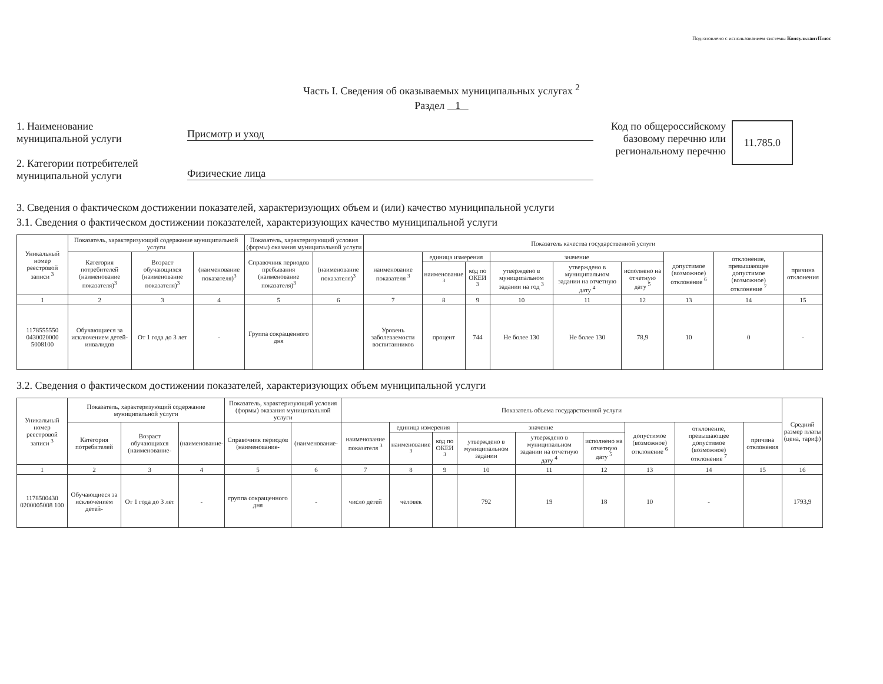Подготовлено с использованием системы КонсультантПлюс
Часть I. Сведения об оказываемых муниципальных услугах <sup>2</sup>
Раздел 1
1. Наименование
муниципальной услуги
2. Категории потребителей
муниципальной услуги
Присмотр и уход
Физические лица
Код по общероссийскому
базовому перечню или
региональному перечню
11.785.0
3. Сведения о фактическом достижении показателей, характеризующих объем и (или) качество муниципальной услуги
3.1. Сведения о фактическом достижении показателей, характеризующих качество муниципальной услуги
| Уникальный номер реестровой записи <sup>3</sup> | Показатель, характеризующий содержание муниципальной услуги | | | Показатель, характеризующий условия (формы) оказания муниципальной услуги | | Показатель качества государственной услуги | | | | | | | | |
| --- | --- | --- | --- | --- | --- | --- | --- | --- | --- | --- | --- | --- | --- | --- |
| | Категория потребителей (наименование показателя)<sup>3</sup> | Возраст обучающихся (наименование показателя)<sup>3</sup> | (наименование показателя)<sup>3</sup> | Справочник периодов пребывания (наименование показателя)<sup>3</sup> | (наименование показателя)<sup>3</sup> | наименование показателя <sup>3</sup> | единица измерения | | значение | | | допустимое (возможное) отклонение <sup>6</sup> | отклонение, превышающее допустимое (возможное) отклонение <sup>7</sup> | причина отклонения |
| | | | | | | | наименование <sup>3</sup> | код по ОКЕИ <sup>3</sup> | утверждено в муниципальном задании на год <sup>3</sup> | утверждено в муниципальном задании на отчетную дату <sup>4</sup> | исполнено на отчетную дату <sup>5</sup> | | | |
| 1 | 2 | 3 | 4 | 5 | 6 | 7 | 8 | 9 | 10 | 11 | 12 | 13 | 14 | 15 |
| 1178555550 0430020000 5008100 | Обучающиеся за исключением детей-инвалидов | От 1 года до 3 лет | - | Группа сокращенного дня | | Уровень заболеваемости воспитанников | процент | 744 | Не более 130 | Не более 130 | 78,9 | 10 | 0 | - |
3.2. Сведения о фактическом достижении показателей, характеризующих объем муниципальной услуги
| Уникальный номер реестровой записи <sup>3</sup> | Показатель, характеризующий содержание муниципальной услуги | | | Показатель, характеризующий условия (формы) оказания муниципальной услуги | | Показатель объема государственной услуги | | | | | | | | | Средний размер платы (цена, тариф) |
| --- | --- | --- | --- | --- | --- | --- | --- | --- | --- | --- | --- | --- | --- | --- | --- |
| | Категория потребителей | Возраст обучающихся (наименование- | (наименование- | Справочник периодов (наименование- | (наименование- | наименование показателя <sup>3</sup> | единица измерения | | значение | | | допустимое (возможное) отклонение <sup>6</sup> | отклонение, превышающее допустимое (возможное) отклонение <sup>7</sup> | причина отклонения | |
| | | | | | | | наименование <sup>3</sup> | код по ОКЕИ <sup>3</sup> | утверждено в муниципальном задании | утверждено в муниципальном задании на отчетную дату <sup>4</sup> | исполнено на отчетную дату <sup>5</sup> | | | | |
| 1 | 2 | 3 | 4 | 5 | 6 | 7 | 8 | 9 | 10 | 11 | 12 | 13 | 14 | 15 | 16 |
| 1178500430 0200005008 100 | Обучающиеся за исключением детей- | От 1 года до 3 лет | - | группа сокращенного дня | - | число детей | человек | | 792 | 19 | 18 | 10 | - | | 1793,9 |